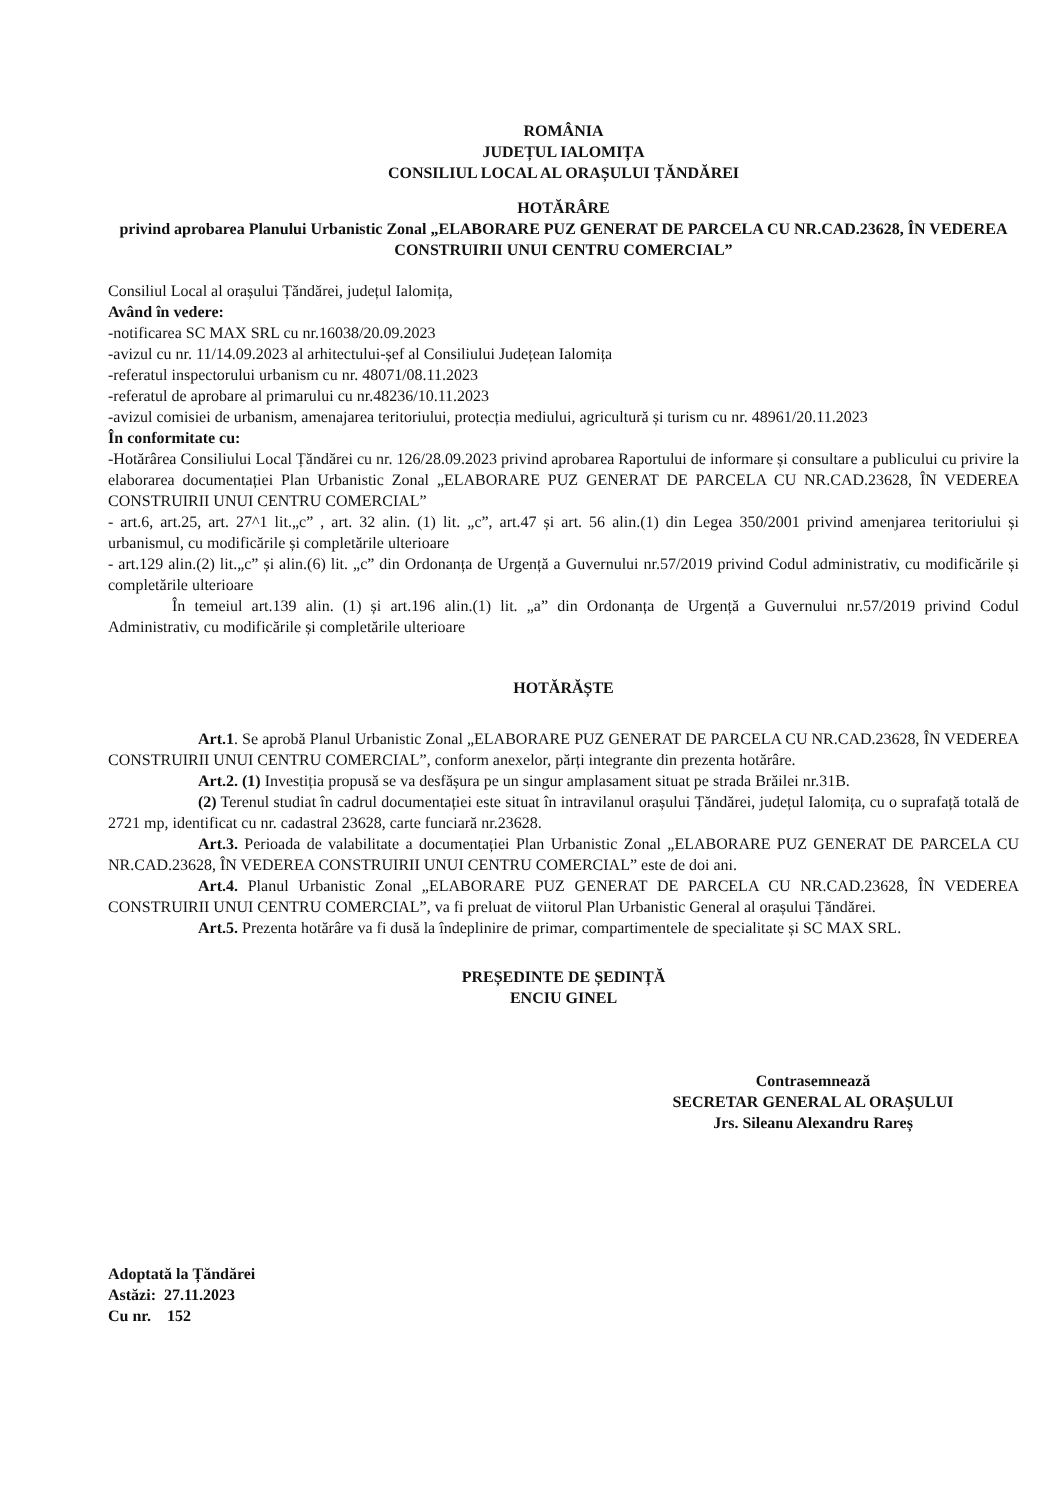ROMÂNIA
JUDEȚUL IALOMIȚA
CONSILIUL LOCAL AL ORAȘULUI ȚĂNDĂREI
HOTĂRÂRE
privind aprobarea Planului Urbanistic Zonal „ELABORARE PUZ GENERAT DE PARCELA CU NR.CAD.23628, ÎN VEDEREA CONSTRUIRII UNUI CENTRU COMERCIAL”
Consiliul Local al orașului Țăndărei, județul Ialomița,
Având în vedere:
-notificarea SC MAX SRL cu nr.16038/20.09.2023
-avizul cu nr. 11/14.09.2023 al arhitectului-șef al Consiliului Județean Ialomița
-referatul inspectorului urbanism cu nr. 48071/08.11.2023
-referatul de aprobare al primarului cu nr.48236/10.11.2023
-avizul comisiei de urbanism, amenajarea teritoriului, protecția mediului, agricultură și turism cu nr. 48961/20.11.2023
În conformitate cu:
-Hotărârea Consiliului Local Țăndărei cu nr. 126/28.09.2023 privind aprobarea Raportului de informare și consultare a publicului cu privire la elaborarea documentației Plan Urbanistic Zonal „ELABORARE PUZ GENERAT DE PARCELA CU NR.CAD.23628, ÎN VEDEREA CONSTRUIRII UNUI CENTRU COMERCIAL”
- art.6, art.25, art. 27^1 lit.„c” , art. 32 alin. (1) lit. „c”, art.47 și art. 56 alin.(1) din Legea 350/2001 privind amenjarea teritoriului și urbanismul, cu modificările și completările ulterioare
- art.129 alin.(2) lit.„c” și alin.(6) lit. „c” din Ordonanța de Urgență a Guvernului nr.57/2019 privind Codul administrativ, cu modificările și completările ulterioare
În temeiul art.139 alin. (1) și art.196 alin.(1) lit. „a” din Ordonanța de Urgență a Guvernului nr.57/2019 privind Codul Administrativ, cu modificările și completările ulterioare
HOTĂRĂȘTE
Art.1. Se aprobă Planul Urbanistic Zonal „ELABORARE PUZ GENERAT DE PARCELA CU NR.CAD.23628, ÎN VEDEREA CONSTRUIRII UNUI CENTRU COMERCIAL”, conform anexelor, părți integrante din prezenta hotărâre.
Art.2. (1) Investiția propusă se va desfășura pe un singur amplasament situat pe strada Brăilei nr.31B.
(2) Terenul studiat în cadrul documentației este situat în intravilanul orașului Țăndărei, județul Ialomița, cu o suprafață totală de 2721 mp, identificat cu nr. cadastral 23628, carte funciară nr.23628.
Art.3. Perioada de valabilitate a documentației Plan Urbanistic Zonal „ELABORARE PUZ GENERAT DE PARCELA CU NR.CAD.23628, ÎN VEDEREA CONSTRUIRII UNUI CENTRU COMERCIAL” este de doi ani.
Art.4. Planul Urbanistic Zonal „ELABORARE PUZ GENERAT DE PARCELA CU NR.CAD.23628, ÎN VEDEREA CONSTRUIRII UNUI CENTRU COMERCIAL”, va fi preluat de viitorul Plan Urbanistic General al orașului Țăndărei.
Art.5. Prezenta hotărâre va fi dusă la îndeplinire de primar, compartimentele de specialitate și SC MAX SRL.
PREȘEDINTE DE ȘEDINȚĂ
ENCIU GINEL
Contrasemnează
SECRETAR GENERAL AL ORAȘULUI
Jrs. Sileanu Alexandru Rareș
Adoptată la Țăndărei
Astăzi: 27.11.2023
Cu nr. 152